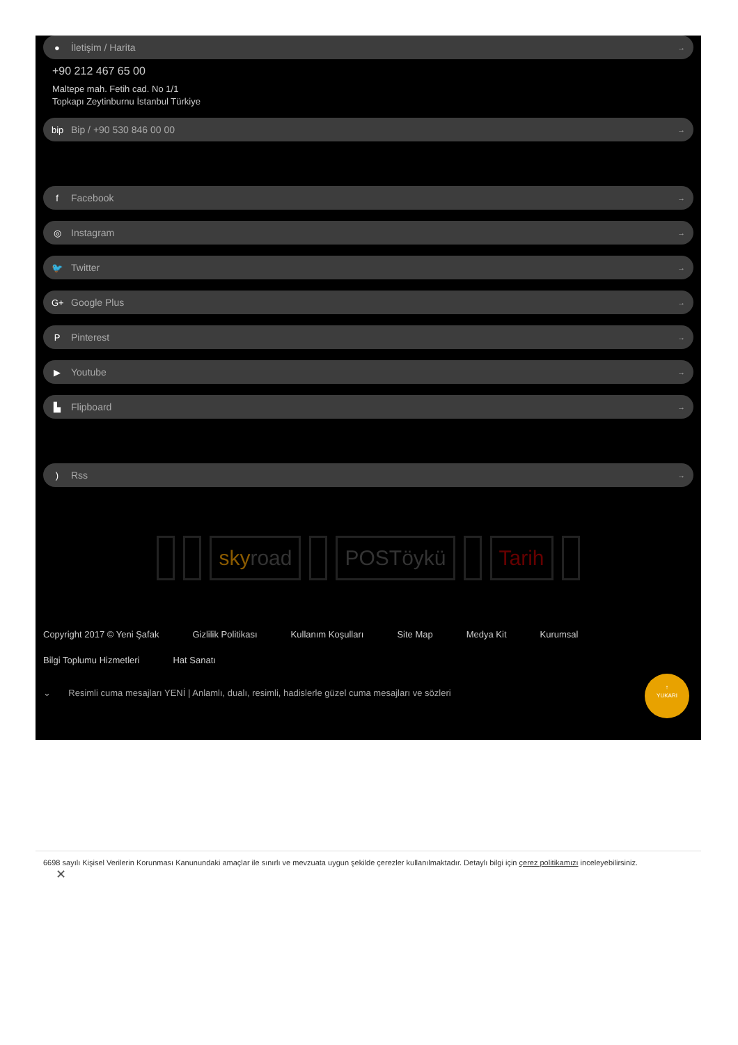● İletişim / Harita →
+90 212 467 65 00
Maltepe mah. Fetih cad. No 1/1
Topkapı Zeytinburnu İstanbul Türkiye
bip Bip / +90 530 846 00 00 →
f Facebook →
◎ Instagram →
🐦 Twitter →
G+ Google Plus →
P Pinterest →
▶ Youtube →
▙ Flipboard →
) Rss →
sky road POSTöykü Tarih
Copyright 2017 © Yeni Şafak Gizlilik Politikası Kullanım Koşulları Site Map Medya Kit Kurumsal
Bilgi Toplumu Hizmetleri Hat Sanatı
⌄ Resimli cuma mesajları YENİ | Anlamlı, dualı, resimli, hadislerle güzel cuma mesajları ve sözleri
↑
YUKARI
6698 sayılı Kişisel Verilerin Korunması Kanunundaki amaçlar ile sınırlı ve mevzuata uygun şekilde çerezler kullanılmaktadır. Detaylı bilgi için çerez politikamızı inceleyebilirsiniz.
✕